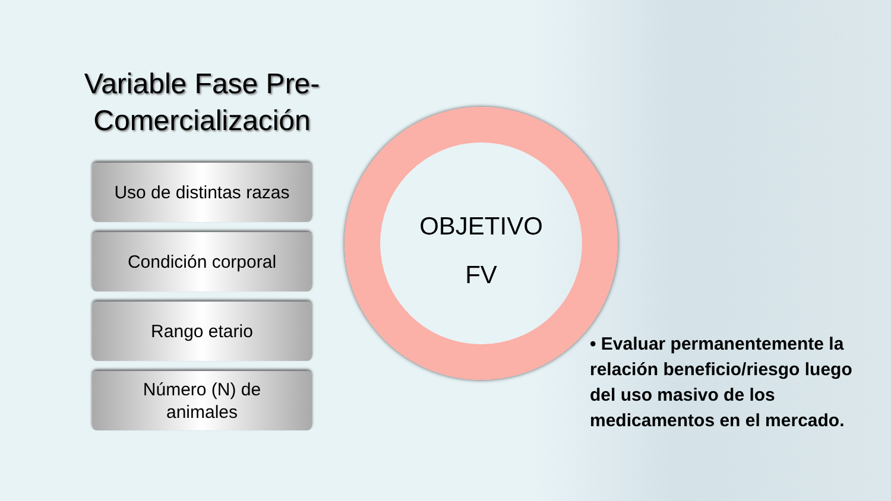Variable Fase Pre-Comercialización
Uso de distintas razas
Condición corporal
Rango etario
Número (N) de
animales
OBJETIVO
FV
• Evaluar permanentemente la relación beneficio/riesgo luego del uso masivo de los medicamentos en el mercado.